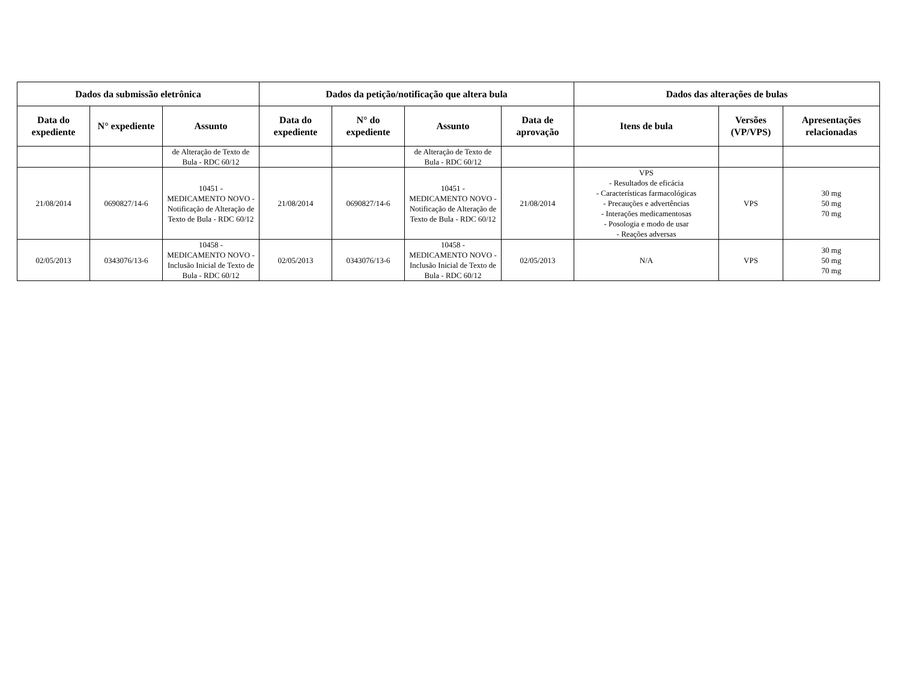| Dados da submissão eletrônica | | | Dados da petição/notificação que altera bula | | | | Dados das alterações de bulas | | |
| --- | --- | --- | --- | --- | --- | --- | --- | --- | --- |
| Data do expediente | N° expediente | Assunto | Data do expediente | N° do expediente | Assunto | Data de aprovação | Itens de bula | Versões (VP/VPS) | Apresentações relacionadas |
| | | de Alteração de Texto de Bula - RDC 60/12 | | | de Alteração de Texto de Bula - RDC 60/12 | | | | |
| 21/08/2014 | 0690827/14-6 | 10451 - MEDICAMENTO NOVO - Notificação de Alteração de Texto de Bula - RDC 60/12 | 21/08/2014 | 0690827/14-6 | 10451 - MEDICAMENTO NOVO - Notificação de Alteração de Texto de Bula - RDC 60/12 | 21/08/2014 | VPS - Resultados de eficácia - Características farmacológicas - Precauções e advertências - Interações medicamentosas - Posologia e modo de usar - Reações adversas | VPS | 30 mg 50 mg 70 mg |
| 02/05/2013 | 0343076/13-6 | 10458 - MEDICAMENTO NOVO - Inclusão Inicial de Texto de Bula - RDC 60/12 | 02/05/2013 | 0343076/13-6 | 10458 - MEDICAMENTO NOVO - Inclusão Inicial de Texto de Bula - RDC 60/12 | 02/05/2013 | N/A | VPS | 30 mg 50 mg 70 mg |